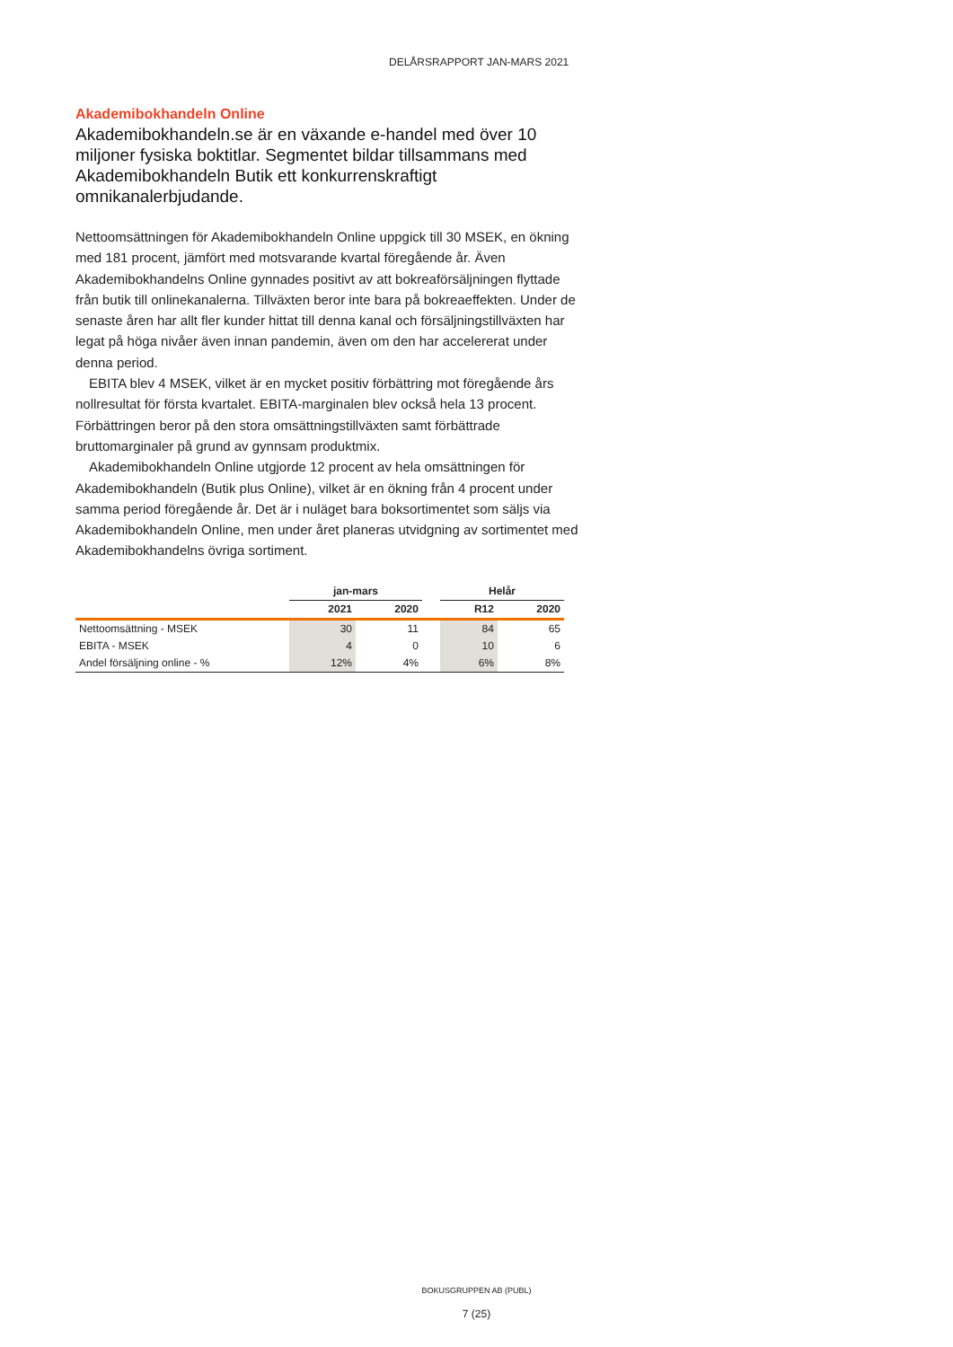DELÅRSRAPPORT JAN-MARS 2021
Akademibokhandeln Online
Akademibokhandeln.se är en växande e-handel med över 10 miljoner fysiska boktitlar. Segmentet bildar tillsammans med Akademibokhandeln Butik ett konkurrenskraftigt omnikanalerbjudande.
Nettoomsättningen för Akademibokhandeln Online uppgick till 30 MSEK, en ökning med 181 procent, jämfört med motsvarande kvartal föregående år. Även Akademibokhandelns Online gynnades positivt av att bokreaförsäljningen flyttade från butik till onlinekanalerna. Tillväxten beror inte bara på bokreaeffekten. Under de senaste åren har allt fler kunder hittat till denna kanal och försäljningstillväxten har legat på höga nivåer även innan pandemin, även om den har accelererat under denna period.
EBITA blev 4 MSEK, vilket är en mycket positiv förbättring mot föregående års nollresultat för första kvartalet. EBITA-marginalen blev också hela 13 procent. Förbättringen beror på den stora omsättningstillväxten samt förbättrade bruttomarginaler på grund av gynnsam produktmix.
Akademibokhandeln Online utgjorde 12 procent av hela omsättningen för Akademibokhandeln (Butik plus Online), vilket är en ökning från 4 procent under samma period föregående år. Det är i nuläget bara boksortimentet som säljs via Akademibokhandeln Online, men under året planeras utvidgning av sortimentet med Akademibokhandelns övriga sortiment.
| | jan-mars | | | Helår | |
| --- | --- | --- | --- | --- | --- |
| | 2021 | 2020 | | R12 | 2020 |
| Nettoomsättning - MSEK | 30 | 11 | | 84 | 65 |
| EBITA - MSEK | 4 | 0 | | 10 | 6 |
| Andel försäljning online - % | 12% | 4% | | 6% | 8% |
BOKUSGRUPPEN AB (PUBL)
7 (25)